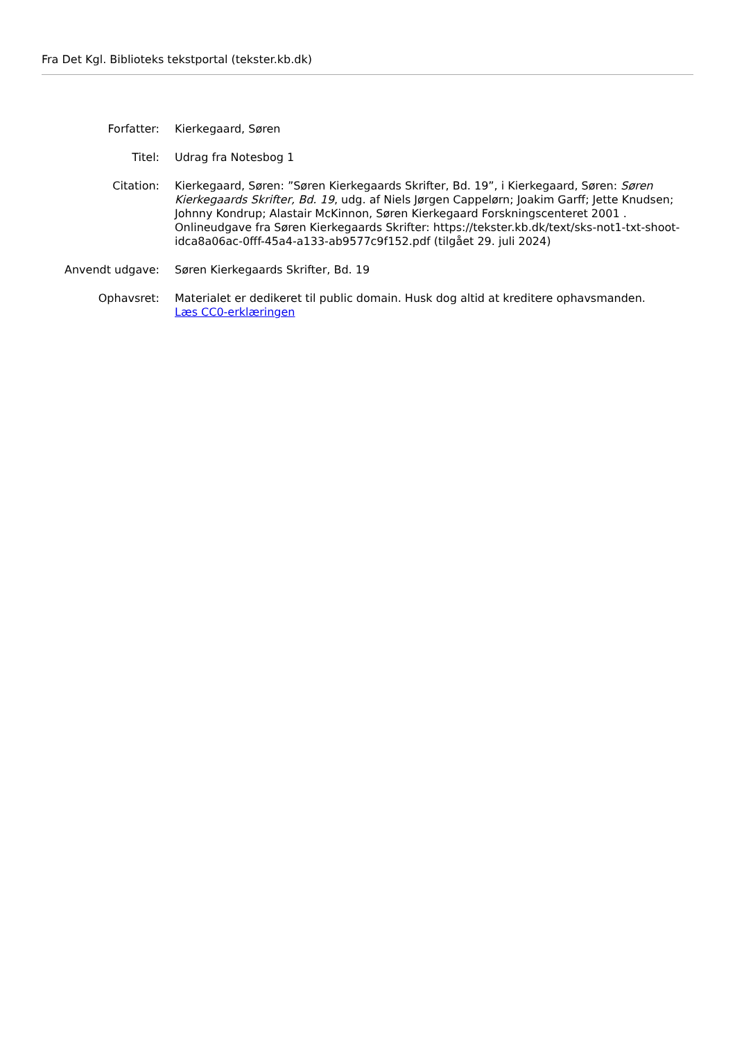Fra Det Kgl. Biblioteks tekstportal (tekster.kb.dk)
Forfatter: Kierkegaard, Søren
Titel: Udrag fra Notesbog 1
Citation: Kierkegaard, Søren: ”Søren Kierkegaards Skrifter, Bd. 19”, i Kierkegaard, Søren: Søren Kierkegaards Skrifter, Bd. 19, udg. af Niels Jørgen Cappelørn; Joakim Garff; Jette Knudsen; Johnny Kondrup; Alastair McKinnon, Søren Kierkegaard Forskningscenteret 2001 . Onlineudgave fra Søren Kierkegaards Skrifter: https://tekster.kb.dk/text/sks-not1-txt-shoot-idca8a06ac-0fff-45a4-a133-ab9577c9f152.pdf (tilgået 29. juli 2024)
Anvendt udgave: Søren Kierkegaards Skrifter, Bd. 19
Ophavsret: Materialet er dedikeret til public domain. Husk dog altid at kreditere ophavsmanden.
Læs CC0-erklæringen